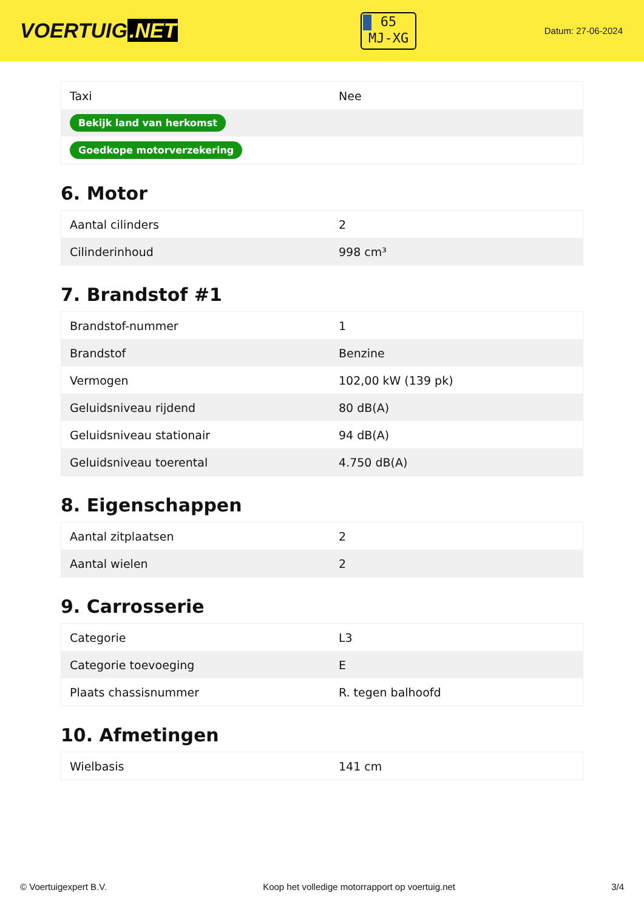VOERTUIG.NET
65
MJ-XG
Datum: 27-06-2024
| Taxi | Nee |
| Bekijk land van herkomst | |
| Goedkope motorverzekering | |
6. Motor
| Aantal cilinders | 2 |
| Cilinderinhoud | 998 cm³ |
7. Brandstof #1
| Brandstof-nummer | 1 |
| Brandstof | Benzine |
| Vermogen | 102,00 kW (139 pk) |
| Geluidsniveau rijdend | 80 dB(A) |
| Geluidsniveau stationair | 94 dB(A) |
| Geluidsniveau toerental | 4.750 dB(A) |
8. Eigenschappen
| Aantal zitplaatsen | 2 |
| Aantal wielen | 2 |
9. Carrosserie
| Categorie | L3 |
| Categorie toevoeging | E |
| Plaats chassisnummer | R. tegen balhoofd |
10. Afmetingen
| Wielbasis | 141 cm |
© Voertuigexpert B.V. Koop het volledige motorrapport op voertuig.net 3/4